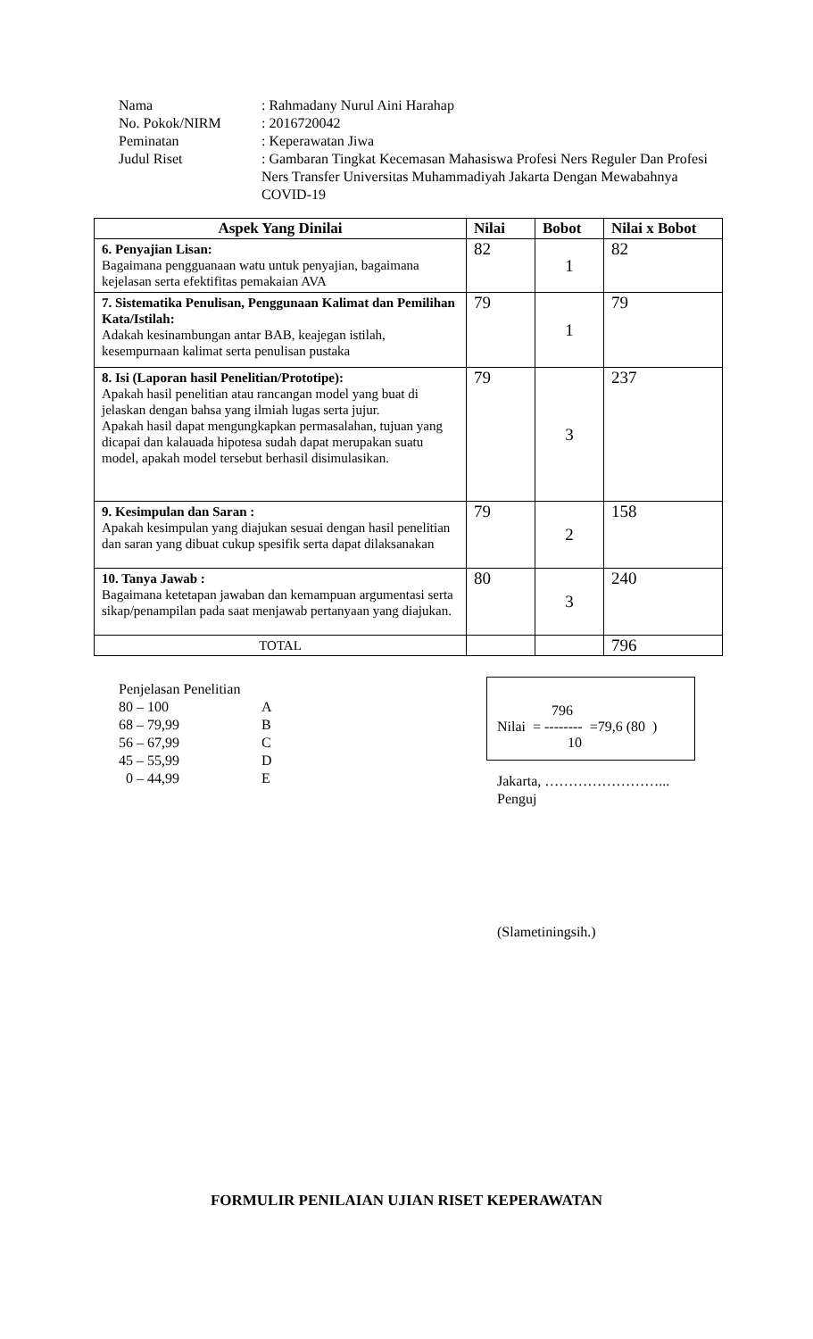Nama: Rahmadany Nurul Aini Harahap
No. Pokok/NIRM: 2016720042
Peminatan: Keperawatan Jiwa
Judul Riset: Gambaran Tingkat Kecemasan Mahasiswa Profesi Ners Reguler Dan Profesi Ners Transfer Universitas Muhammadiyah Jakarta Dengan Mewabahnya COVID-19
| Aspek Yang Dinilai | Nilai | Bobot | Nilai x Bobot |
| --- | --- | --- | --- |
| 6. Penyajian Lisan: Bagaimana pengguanaan watu untuk penyajian, bagaimana kejelasan serta efektifitas pemakaian AVA | 82 | 1 | 82 |
| 7. Sistematika Penulisan, Penggunaan Kalimat dan Pemilihan Kata/Istilah: Adakah kesinambungan antar BAB, keajegan istilah, kesempurnaan kalimat serta penulisan pustaka | 79 | 1 | 79 |
| 8. Isi (Laporan hasil Penelitian/Prototipe): Apakah hasil penelitian atau rancangan model yang buat di jelaskan dengan bahsa yang ilmiah lugas serta jujur. Apakah hasil dapat mengungkapkan permasalahan, tujuan yang dicapai dan kalauada hipotesa sudah dapat merupakan suatu model, apakah model tersebut berhasil disimulasikan. | 79 | 3 | 237 |
| 9. Kesimpulan dan Saran : Apakah kesimpulan yang diajukan sesuai dengan hasil penelitian dan saran yang dibuat cukup spesifik serta dapat dilaksanakan | 79 | 2 | 158 |
| 10. Tanya Jawab : Bagaimana ketetapan jawaban dan kemampuan argumentasi serta sikap/penampilan pada saat menjawab pertanyaan yang diajukan. | 80 | 3 | 240 |
| TOTAL | | | 796 |
Penjelasan Penelitian
80 – 100 A
68 – 79,99 B
56 – 67,99 C
45 – 55,99 D
0 – 44,99 E
796
Nilai = -------- =79,6 (80 )
10
Jakarta, ……………………...
Penguj
(Slametiningsih.)
FORMULIR PENILAIAN UJIAN RISET KEPERAWATAN